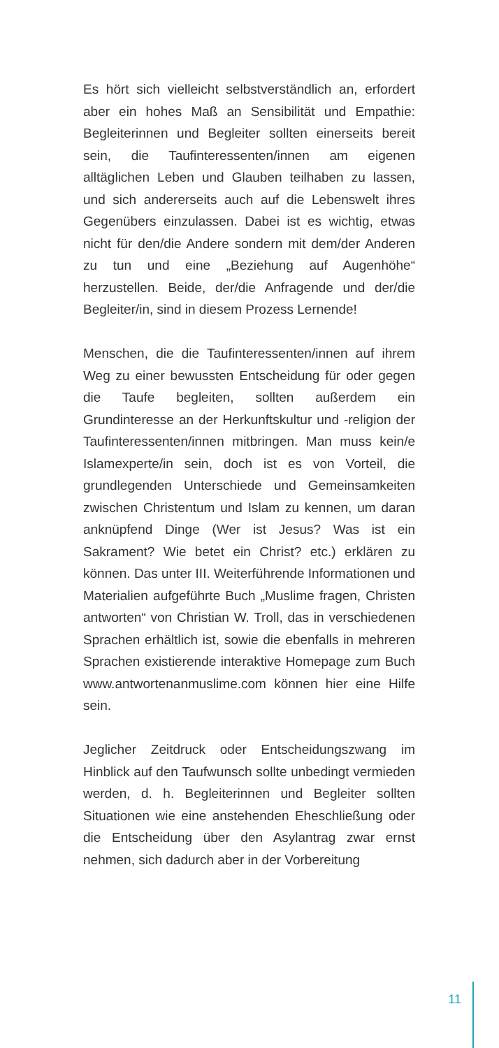Es hört sich vielleicht selbstverständlich an, erfordert aber ein hohes Maß an Sensibilität und Empathie: Begleiterinnen und Begleiter sollten einerseits bereit sein, die Taufinteressenten/innen am eigenen alltäglichen Leben und Glauben teilhaben zu lassen, und sich andererseits auch auf die Lebenswelt ihres Gegenübers einzulassen. Dabei ist es wichtig, etwas nicht für den/die Andere sondern mit dem/der Anderen zu tun und eine „Beziehung auf Augenhöhe“ herzustellen. Beide, der/die Anfragende und der/die Begleiter/in, sind in diesem Prozess Lernende!
Menschen, die die Taufinteressenten/innen auf ihrem Weg zu einer bewussten Entscheidung für oder gegen die Taufe begleiten, sollten außerdem ein Grundinteresse an der Herkunftskultur und -religion der Taufinteressenten/innen mitbringen. Man muss kein/e Islamexperte/in sein, doch ist es von Vorteil, die grundlegenden Unterschiede und Gemeinsamkeiten zwischen Christentum und Islam zu kennen, um daran anknüpfend Dinge (Wer ist Jesus? Was ist ein Sakrament? Wie betet ein Christ? etc.) erklären zu können. Das unter III. Weiterführende Informationen und Materialien aufgeführte Buch „Muslime fragen, Christen antworten“ von Christian W. Troll, das in verschiedenen Sprachen erhältlich ist, sowie die ebenfalls in mehreren Sprachen existierende interaktive Homepage zum Buch www.antwortenanmuslime.com können hier eine Hilfe sein.
Jeglicher Zeitdruck oder Entscheidungszwang im Hinblick auf den Taufwunsch sollte unbedingt vermieden werden, d. h. Begleiterinnen und Begleiter sollten Situationen wie eine anstehenden Eheschließung oder die Entscheidung über den Asylantrag zwar ernst nehmen, sich dadurch aber in der Vorbereitung
11